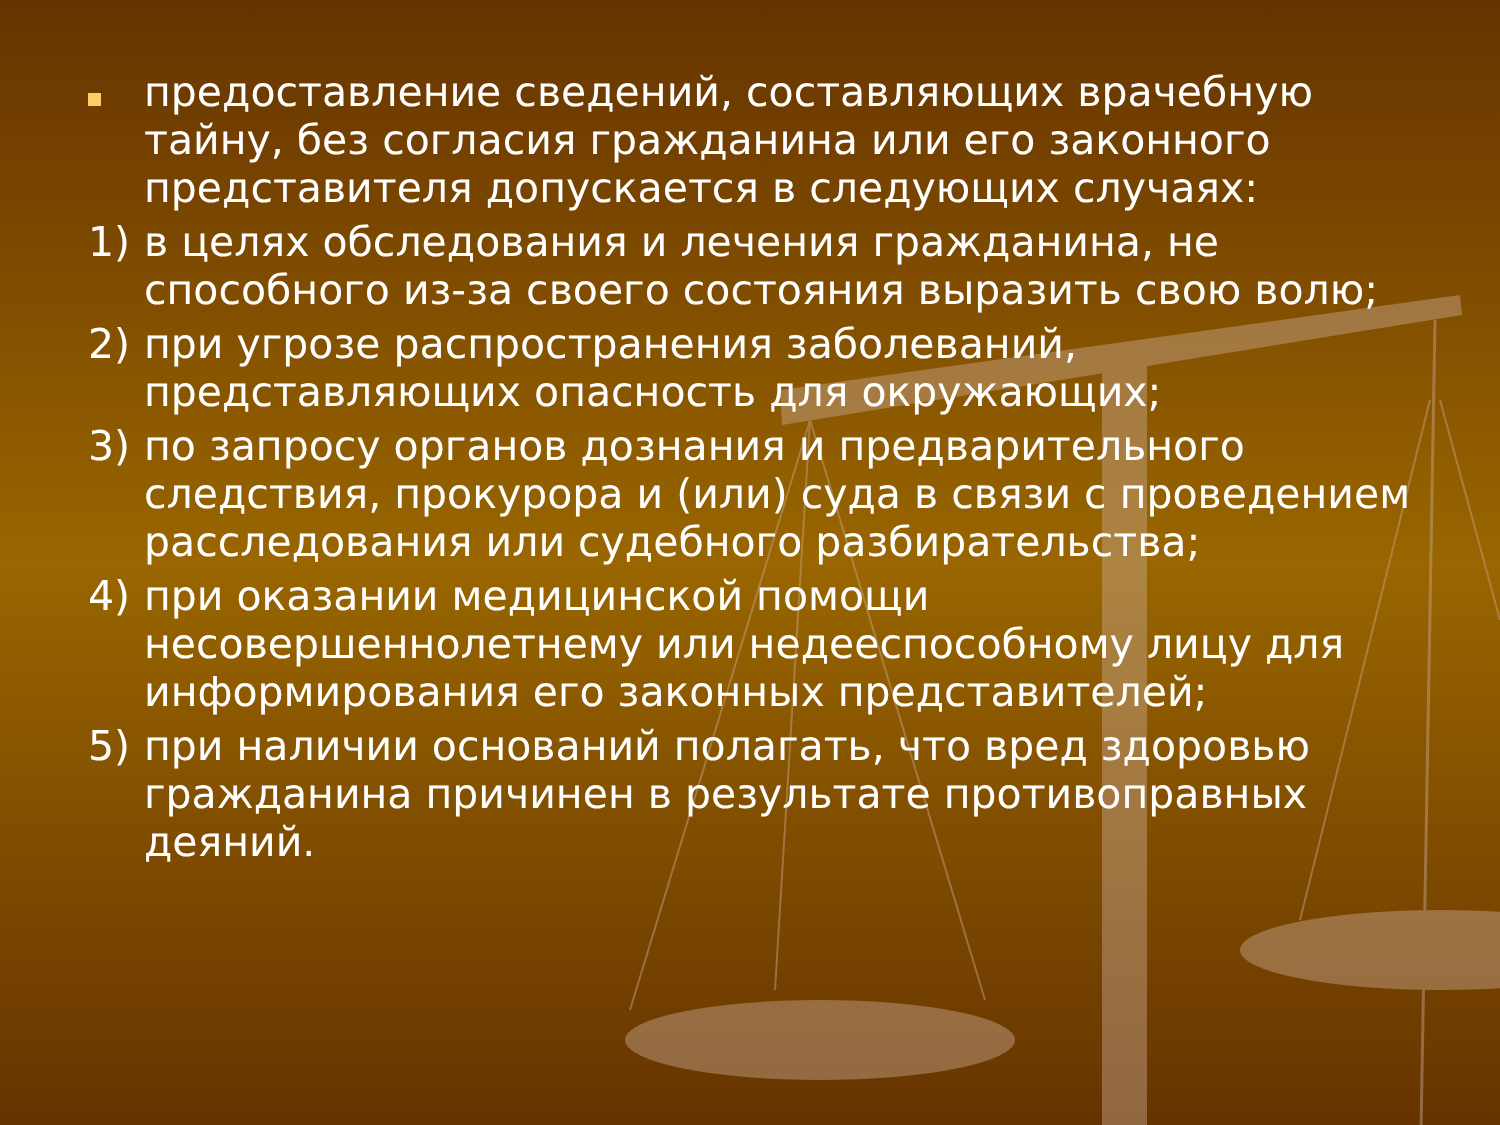предоставление сведений, составляющих врачебную тайну, без согласия гражданина или его законного представителя допускается в следующих случаях:
1) в целях обследования и лечения гражданина, не способного из-за своего состояния выразить свою волю;
2) при угрозе распространения заболеваний, представляющих опасность для окружающих;
3) по запросу органов дознания и предварительного следствия, прокурора и (или) суда в связи с проведением расследования или судебного разбирательства;
4) при оказании медицинской помощи несовершеннолетнему или недееспособному лицу для информирования его законных представителей;
5) при наличии оснований полагать, что вред здоровью гражданина причинен в результате противоправных деяний.